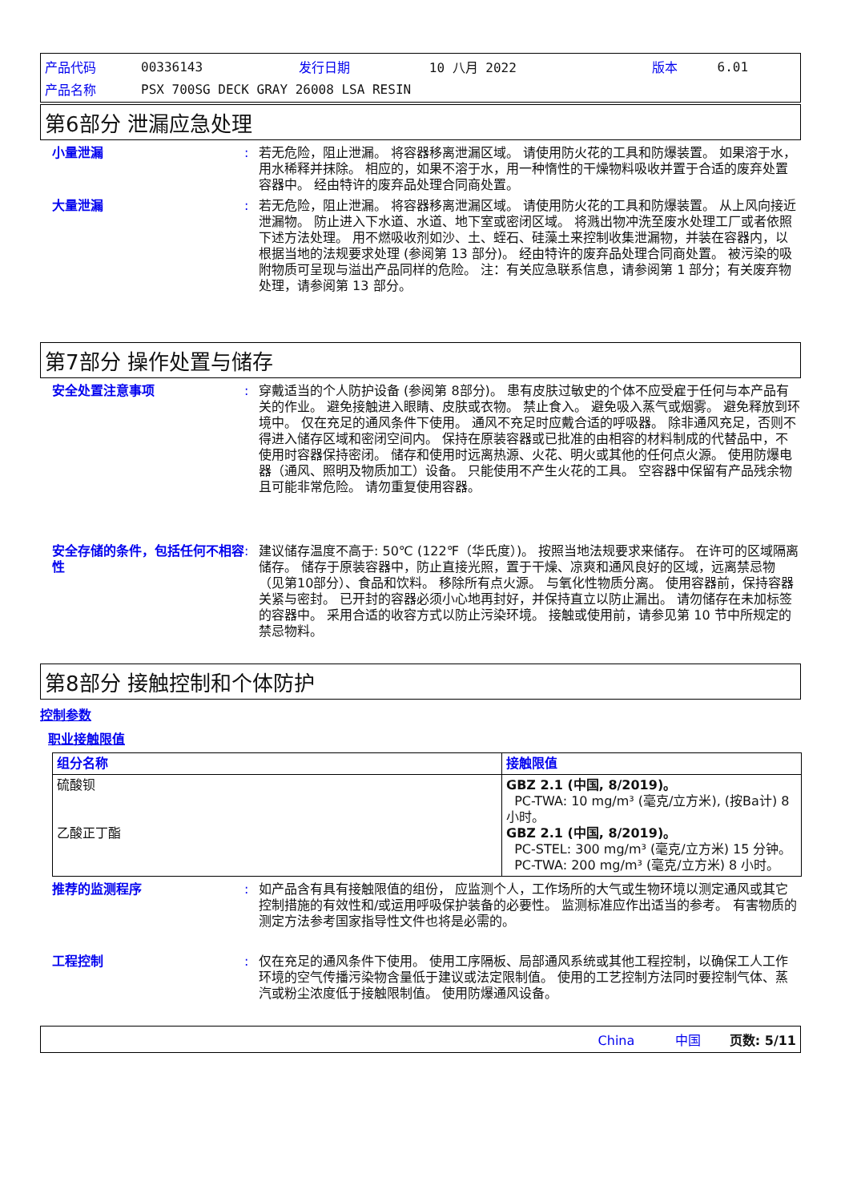| 产品代码 | 00336143 | 发行日期 | 10 八月 2022 | 版本 | 6.01 |
| 产品名称 | PSX 700SG DECK GRAY 26008 LSA RESIN | | | | |
第6部分 泄漏应急处理
小量泄漏 : 若无危险，阻止泄漏。 将容器移离泄漏区域。 请使用防火花的工具和防爆装置。 如果溶于水，用水稀释并抹除。 相应的，如果不溶于水，用一种惰性的干燥物料吸收并置于合适的废弃处置容器中。 经由特许的废弃品处理合同商处置。
大量泄漏 : 若无危险，阻止泄漏。 将容器移离泄漏区域。 请使用防火花的工具和防爆装置。 从上风向接近泄漏物。 防止进入下水道、水道、地下室或密闭区域。 将溅出物冲洗至废水处理工厂或者依照下述方法处理。 用不燃吸收剂如沙、土、蛭石、硅藻土来控制收集泄漏物，并装在容器内，以根据当地的法规要求处理 (参阅第 13 部分)。 经由特许的废弃品处理合同商处置。 被污染的吸附物质可呈现与溢出产品同样的危险。 注：有关应急联系信息，请参阅第 1 部分；有关废弃物处理，请参阅第 13 部分。
第7部分 操作处置与储存
安全处置注意事项 : 穿戴适当的个人防护设备 (参阅第 8部分)。 患有皮肤过敏史的个体不应受雇于任何与本产品有关的作业。 避免接触进入眼睛、皮肤或衣物。 禁止食入。 避免吸入蒸气或烟雾。 避免释放到环境中。 仅在充足的通风条件下使用。 通风不充足时应戴合适的呼吸器。 除非通风充足，否则不得进入储存区域和密闭空间内。 保持在原装容器或已批准的由相容的材料制成的代替品中，不使用时容器保持密闭。 储存和使用时远离热源、火花、明火或其他的任何点火源。 使用防爆电器（通风、照明及物质加工）设备。 只能使用不产生火花的工具。 空容器中保留有产品残余物且可能非常危险。 请勿重复使用容器。
安全存储的条件，包括任何不相容性
: 建议储存温度不高于: 50℃ (122℉（华氏度）)。 按照当地法规要求来储存。 在许可的区域隔离储存。 储存于原装容器中，防止直接光照，置于干燥、凉爽和通风良好的区域，远离禁忌物（见第10部分）、食品和饮料。 移除所有点火源。 与氧化性物质分离。 使用容器前，保持容器关紧与密封。 已开封的容器必须小心地再封好，并保持直立以防止漏出。 请勿储存在未加标签的容器中。 采用合适的收容方式以防止污染环境。 接触或使用前，请参见第 10 节中所规定的禁忌物料。
第8部分 接触控制和个体防护
控制参数
职业接触限值
| 组分名称 | 接触限值 |
| --- | --- |
| 硫酸钡 乙酸正丁酯 | GBZ 2.1 (中国, 8/2019)。 PC-TWA: 10 mg/m³ (毫克/立方米), (按Ba计) 8 小时。 GBZ 2.1 (中国, 8/2019)。 PC-STEL: 300 mg/m³ (毫克/立方米) 15 分钟。 PC-TWA: 200 mg/m³ (毫克/立方米) 8 小时。 |
推荐的监测程序 : 如产品含有具有接触限值的组份， 应监测个人，工作场所的大气或生物环境以测定通风或其它控制措施的有效性和/或运用呼吸保护装备的必要性。 监测标准应作出适当的参考。 有害物质的测定方法参考国家指导性文件也将是必需的。
工程控制 : 仅在充足的通风条件下使用。 使用工序隔板、局部通风系统或其他工程控制，以确保工人工作环境的空气传播污染物含量低于建议或法定限制值。 使用的工艺控制方法同时要控制气体、蒸汽或粉尘浓度低于接触限制值。 使用防爆通风设备。
China 中国 页数: 5/11